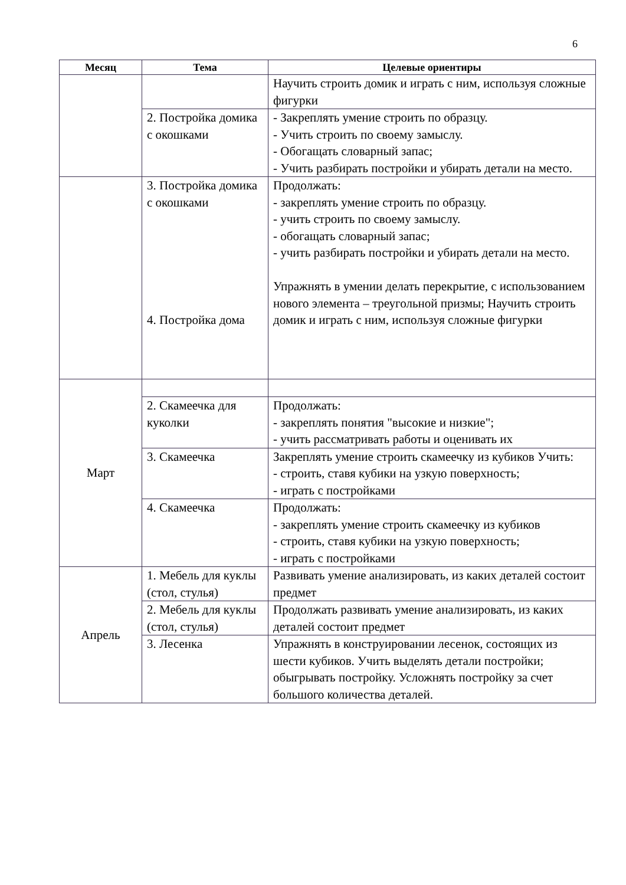6
| Месяц | Тема | Целевые ориентиры |
| --- | --- | --- |
| | | Научить строить домик и играть с ним, используя сложные фигурки |
| | 2. Постройка домика с окошками | - Закреплять умение строить по образцу. - Учить строить по своему замыслу. - Обогащать словарный запас; - Учить разбирать постройки и убирать детали на место. |
| | 3. Постройка домика с окошками 4. Постройка дома | Продолжать: - закреплять умение строить по образцу. - учить строить по своему замыслу. - обогащать словарный запас; - учить разбирать постройки и убирать детали на место. Упражнять в умении делать перекрытие, с использованием нового элемента – треугольной призмы; Научить строить домик и играть с ним, используя сложные фигурки |
| Март | | |
| | 2. Скамеечка для куколки | Продолжать: - закреплять понятия "высокие и низкие"; - учить рассматривать работы и оценивать их |
| | 3. Скамеечка | Закреплять умение строить скамеечку из кубиков Учить: - строить, ставя кубики на узкую поверхность; - играть с постройками |
| | 4. Скамеечка | Продолжать: - закреплять умение строить скамеечку из кубиков - строить, ставя кубики на узкую поверхность; - играть с постройками |
| Апрель | 1. Мебель для куклы (стол, стулья) | Развивать умение анализировать, из каких деталей состоит предмет |
| | 2. Мебель для куклы (стол, стулья) | Продолжать развивать умение анализировать, из каких деталей состоит предмет |
| | 3. Лесенка | Упражнять в конструировании лесенок, состоящих из шести кубиков. Учить выделять детали постройки; обыгрывать постройку. Усложнять постройку за счет большого количества деталей. |